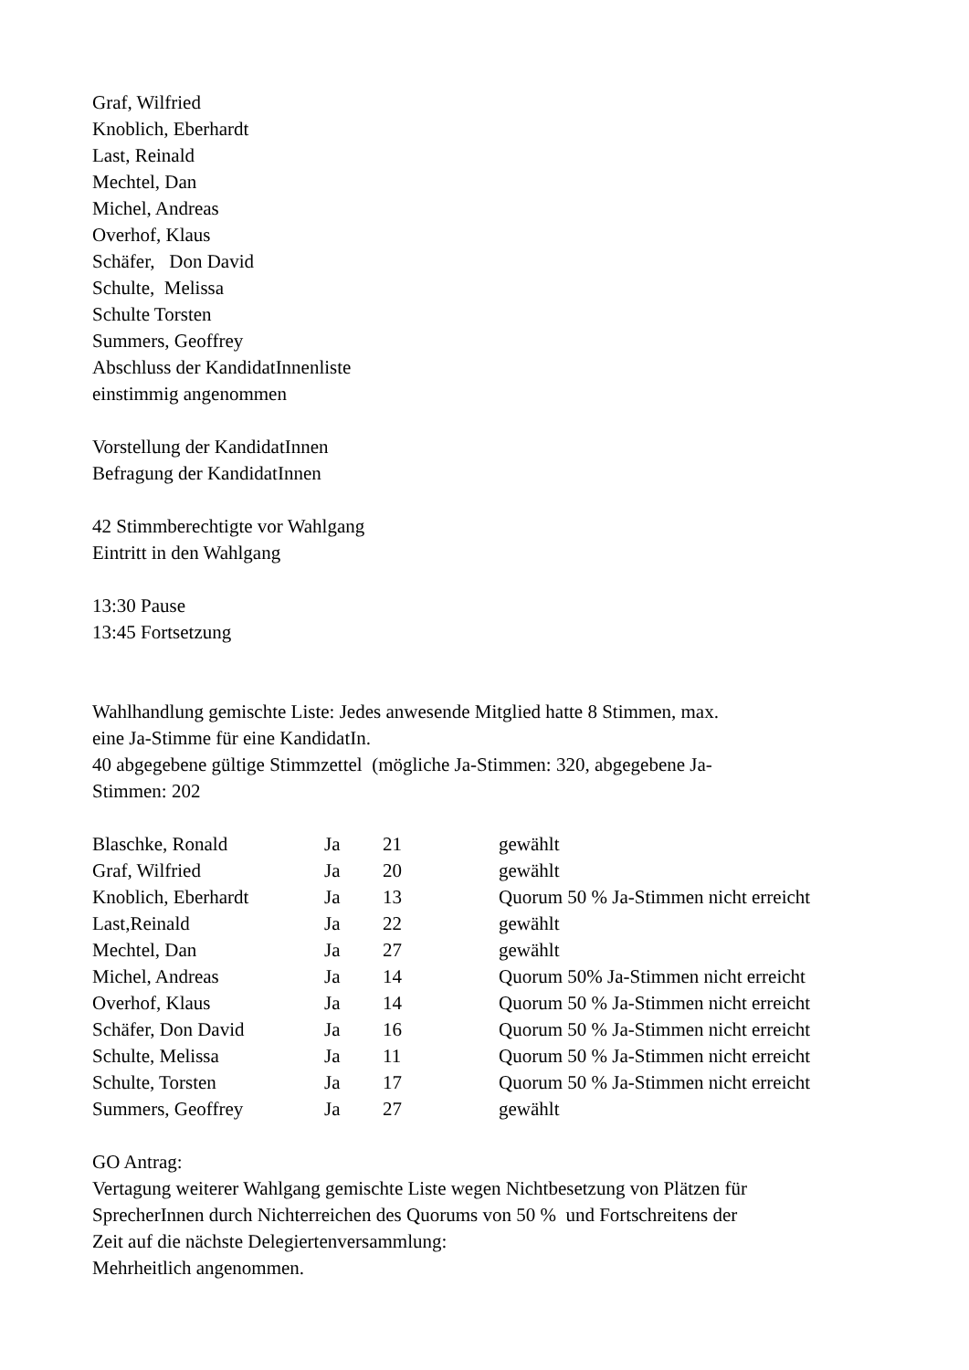Graf, Wilfried
Knoblich, Eberhardt
Last, Reinald
Mechtel, Dan
Michel, Andreas
Overhof, Klaus
Schäfer, Don David
Schulte, Melissa
Schulte Torsten
Summers, Geoffrey
Abschluss der KandidatInnenliste
einstimmig angenommen
Vorstellung der KandidatInnen
Befragung der KandidatInnen
42 Stimmberechtigte vor Wahlgang
Eintritt in den Wahlgang
13:30 Pause
13:45 Fortsetzung
Wahlhandlung gemischte Liste: Jedes anwesende Mitglied hatte 8 Stimmen, max.
eine Ja-Stimme für eine KandidatIn.
40 abgegebene gültige Stimmzettel (mögliche Ja-Stimmen: 320, abgegebene Ja-
Stimmen: 202
| Blaschke, Ronald | Ja | 21 | gewählt |
| Graf, Wilfried | Ja | 20 | gewählt |
| Knoblich, Eberhardt | Ja | 13 | Quorum 50 % Ja-Stimmen nicht erreicht |
| Last,Reinald | Ja | 22 | gewählt |
| Mechtel, Dan | Ja | 27 | gewählt |
| Michel, Andreas | Ja | 14 | Quorum 50% Ja-Stimmen nicht erreicht |
| Overhof, Klaus | Ja | 14 | Quorum 50 % Ja-Stimmen nicht erreicht |
| Schäfer, Don David | Ja | 16 | Quorum 50 % Ja-Stimmen nicht erreicht |
| Schulte, Melissa | Ja | 11 | Quorum 50 % Ja-Stimmen nicht erreicht |
| Schulte, Torsten | Ja | 17 | Quorum 50 % Ja-Stimmen nicht erreicht |
| Summers, Geoffrey | Ja | 27 | gewählt |
GO Antrag:
Vertagung weiterer Wahlgang gemischte Liste wegen Nichtbesetzung von Plätzen für
SprecherInnen durch Nichterreichen des Quorums von 50 % und Fortschreitens der
Zeit auf die nächste Delegiertenversammlung:
Mehrheitlich angenommen.